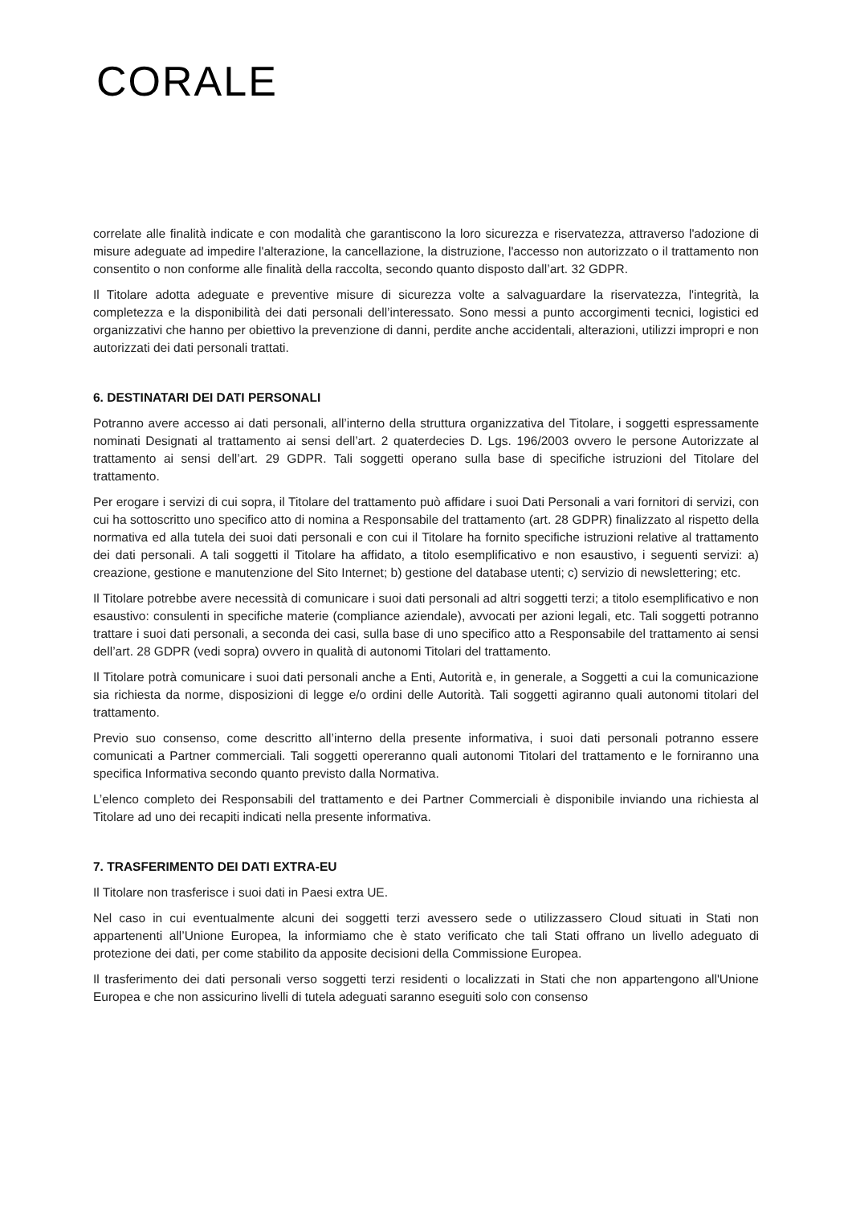CORALE
correlate alle finalità indicate e con modalità che garantiscono la loro sicurezza e riservatezza, attraverso l'adozione di misure adeguate ad impedire l'alterazione, la cancellazione, la distruzione, l'accesso non autorizzato o il trattamento non consentito o non conforme alle finalità della raccolta, secondo quanto disposto dall’art. 32 GDPR.
Il Titolare adotta adeguate e preventive misure di sicurezza volte a salvaguardare la riservatezza, l'integrità, la completezza e la disponibilità dei dati personali dell’interessato. Sono messi a punto accorgimenti tecnici, logistici ed organizzativi che hanno per obiettivo la prevenzione di danni, perdite anche accidentali, alterazioni, utilizzi impropri e non autorizzati dei dati personali trattati.
6. DESTINATARI DEI DATI PERSONALI
Potranno avere accesso ai dati personali, all’interno della struttura organizzativa del Titolare, i soggetti espressamente nominati Designati al trattamento ai sensi dell’art. 2 quaterdecies D. Lgs. 196/2003 ovvero le persone Autorizzate al trattamento ai sensi dell’art. 29 GDPR. Tali soggetti operano sulla base di specifiche istruzioni del Titolare del trattamento.
Per erogare i servizi di cui sopra, il Titolare del trattamento può affidare i suoi Dati Personali a vari fornitori di servizi, con cui ha sottoscritto uno specifico atto di nomina a Responsabile del trattamento (art. 28 GDPR) finalizzato al rispetto della normativa ed alla tutela dei suoi dati personali e con cui il Titolare ha fornito specifiche istruzioni relative al trattamento dei dati personali. A tali soggetti il Titolare ha affidato, a titolo esemplificativo e non esaustivo, i seguenti servizi: a) creazione, gestione e manutenzione del Sito Internet; b) gestione del database utenti; c) servizio di newslettering; etc.
Il Titolare potrebbe avere necessità di comunicare i suoi dati personali ad altri soggetti terzi; a titolo esemplificativo e non esaustivo: consulenti in specifiche materie (compliance aziendale), avvocati per azioni legali, etc. Tali soggetti potranno trattare i suoi dati personali, a seconda dei casi, sulla base di uno specifico atto a Responsabile del trattamento ai sensi dell’art. 28 GDPR (vedi sopra) ovvero in qualità di autonomi Titolari del trattamento.
Il Titolare potrà comunicare i suoi dati personali anche a Enti, Autorità e, in generale, a Soggetti a cui la comunicazione sia richiesta da norme, disposizioni di legge e/o ordini delle Autorità. Tali soggetti agiranno quali autonomi titolari del trattamento.
Previo suo consenso, come descritto all’interno della presente informativa, i suoi dati personali potranno essere comunicati a Partner commerciali. Tali soggetti opereranno quali autonomi Titolari del trattamento e le forniranno una specifica Informativa secondo quanto previsto dalla Normativa.
L’elenco completo dei Responsabili del trattamento e dei Partner Commerciali è disponibile inviando una richiesta al Titolare ad uno dei recapiti indicati nella presente informativa.
7. TRASFERIMENTO DEI DATI EXTRA-EU
Il Titolare non trasferisce i suoi dati in Paesi extra UE.
Nel caso in cui eventualmente alcuni dei soggetti terzi avessero sede o utilizzassero Cloud situati in Stati non appartenenti all’Unione Europea, la informiamo che è stato verificato che tali Stati offrano un livello adeguato di protezione dei dati, per come stabilito da apposite decisioni della Commissione Europea.
Il trasferimento dei dati personali verso soggetti terzi residenti o localizzati in Stati che non appartengono all'Unione Europea e che non assicurino livelli di tutela adeguati saranno eseguiti solo con consenso